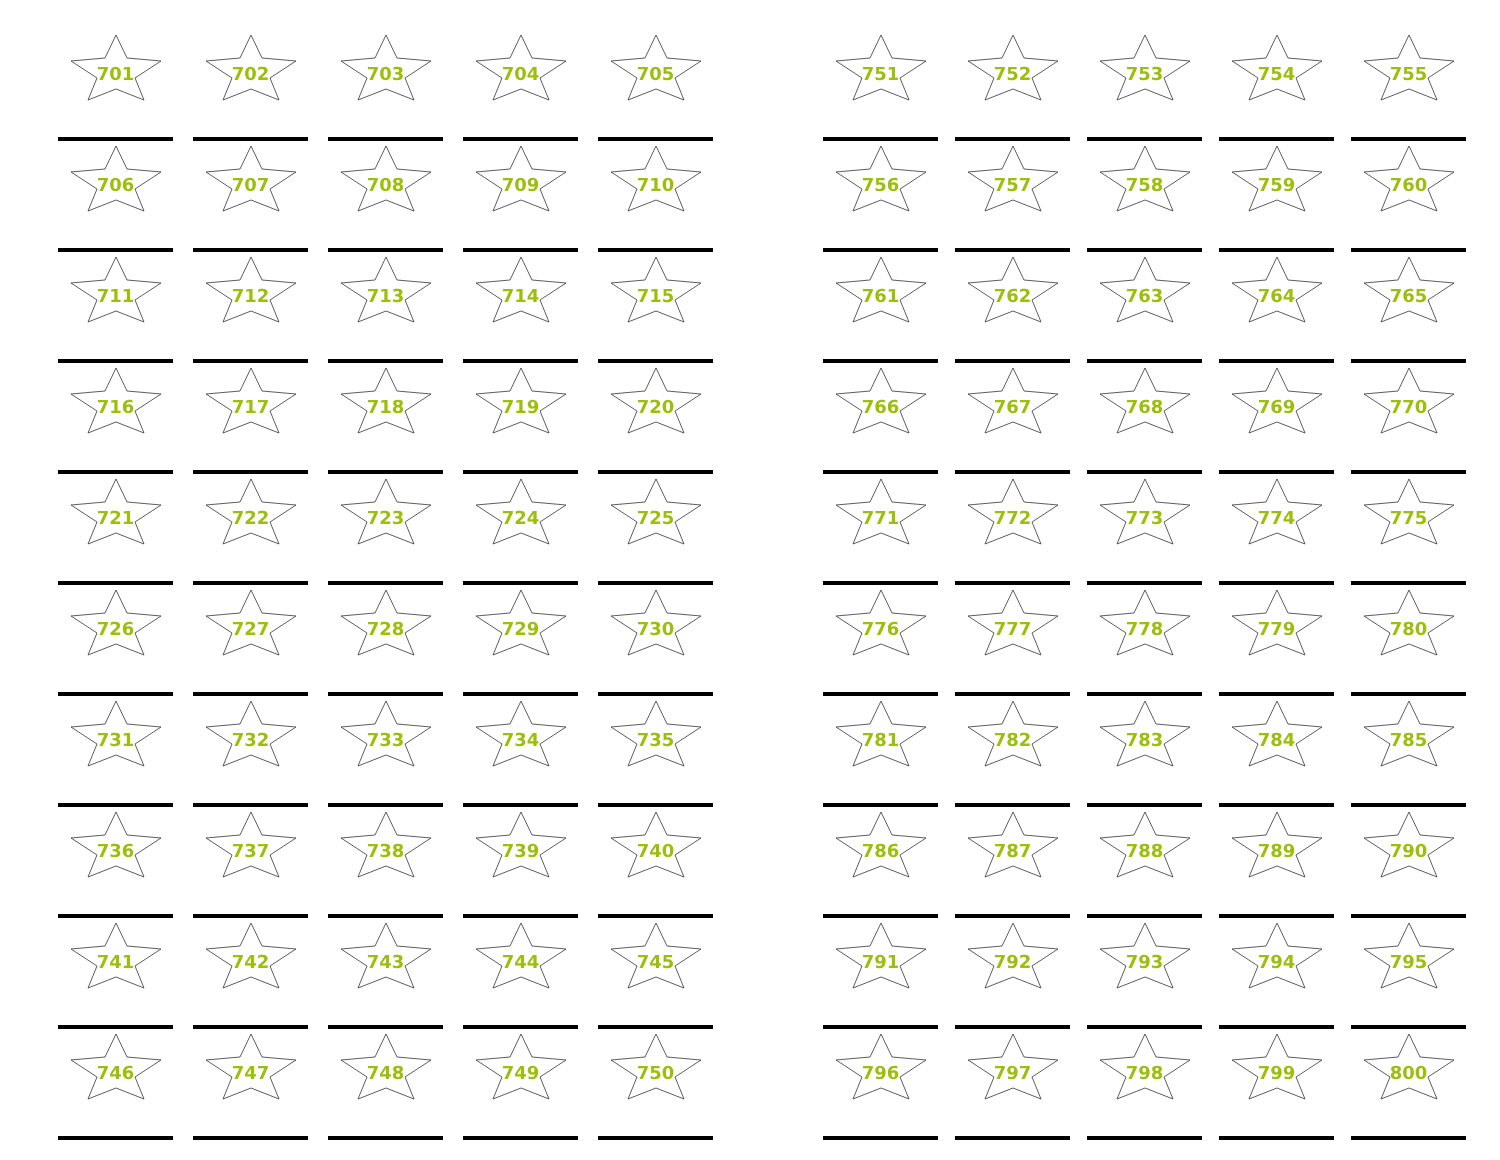701
702
703
704
705
706
707
708
709
710
711
712
713
714
715
716
717
718
719
720
721
722
723
724
725
726
727
728
729
730
731
732
733
734
735
736
737
738
739
740
741
742
743
744
745
746
747
748
749
750
751
752
753
754
755
756
757
758
759
760
761
762
763
764
765
766
767
768
769
770
771
772
773
774
775
776
777
778
779
780
781
782
783
784
785
786
787
788
789
790
791
792
793
794
795
796
797
798
799
800